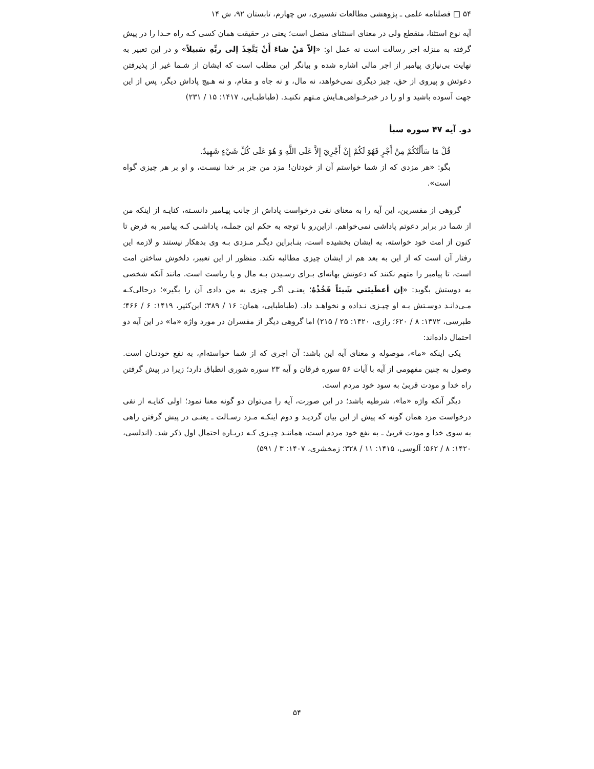۵۴ □ فصلنامه علمی ـ پژوهشی مطالعات تفسیری، س چهارم، تابستان ۹۲، ش ۱۴
آیه نوع استثنا، منقطع ولی در معنای استثنای متصل است؛ یعنی در حقیقت همان کسی کـه راه خـدا را در پیش گرفته به منزله اجر رسالت است نه عمل او: «إلاّ مَنْ شاءَ أَنْ يَتَّخِذَ إلى ربِّهِ سَبيلاً» و در این تعبیر به نهایت بی‌نیازی پیامبر از اجر مالی اشاره شده و بیانگر این مطلب است که ایشان از شـما غیر از پذیرفتن دعوتش و پیروی از حق، چیز دیگری نمی‌خواهد، نه مال، و نه جاه و مقام، و نه هـیچ پاداش دیگر، پس از این جهت آسوده باشید و او را در خیرخـواهی‌هـایش مـتهم نکنیـد. (طباطبـایی، ۱۴۱۷: ۱۵ / ۲۳۱)
دو. آیه ۴۷ سوره سبأ
قُلْ مَا سَأَلْتُكُمْ مِنْ أَجْرٍ فَهُوَ لَكُمْ إِنْ أَجْرِيَ إِلاَّ عَلَى اللَّهِ وَ هُوَ عَلَى كُلِّ شَيْءٍ شَهِيدٌ.
بگو: «هر مزدی که از شما خواستم آن از خودتان! مزد من جز بر خدا نیسـت، و او بر هر چیزی گواه است».
گروهی از مفسرین، این آیه را به معنای نفی درخواست پاداش از جانب پیـامبر دانسـته، کنایـه از اینکه من از شما در برابر دعوتم پاداشی نمی‌خواهم. ازاین‌رو با توجه به حکم این جملـه، پاداشـی کـه پیامبر به فرض تا کنون از امت خود خواسته، به ایشان بخشیده است، بنـابراین دیگـر مـزدی بـه وی بدهکار نیستند و لازمه این رفتار آن است که از این به بعد هم از ایشان چیزی مطالبه نکند. منظور از این تعبیر، دلخوش ساختن امت است، تا پیامبر را متهم نکنند که دعوتش بهانه‌ای بـرای رسـیدن بـه مال و یا ریاست است. مانند آنکه شخصی به دوستش بگوید: «إن أعطَيتَني شَيئاً فَخُذْهُ؛ یعنـی اگـر چیزی به من دادی آن را بگیر»؛ درحالی‌کـه مـی‌دانـد دوسـتش بـه او چیـزی نـداده و نخواهـد داد. (طباطبایی، همان: ۱۶ / ۳۸۹؛ ابن‌کثیر، ۱۴۱۹: ۶ / ۴۶۶؛ طبرسی، ۱۳۷۲: ۸ / ۶۲۰؛ رازی، ۱۴۲۰: ۲۵ / ۲۱۵) اما گروهی دیگر از مفسران در مورد واژه «ما» در این آیه دو احتمال داده‌اند:
یکی اینکه «ما»، موصوله و معنای آیه این باشد: آن اجری که از شما خواسته‌ام، به نفع خودتـان است. وصول به چنین مفهومی از آیه با آیات ۵۶ سوره فرقان و آیه ۲۳ سوره شوری انطباق دارد؛ زیرا در پیش گرفتن راه خدا و مودت قربیٰ به سود خود مردم است.
دیگر آنکه واژه «ما»، شرطیه باشد؛ در این صورت، آیه را می‌توان دو گونه معنا نمود؛ اولی کنایـه از نفی درخواست مزد همان گونه که پیش از این بیان گردیـد و دوم اینکـه مـزد رسـالت ـ یعنـی در پیش گرفتن راهی به سوی خدا و مودت قربیٰ ـ به نفع خود مردم است، هماننـد چیـزی کـه دربـاره احتمال اول ذکر شد. (اندلسی، ۱۴۲۰: ۸ / ۵۶۲؛ آلوسی، ۱۴۱۵: ۱۱ / ۳۲۸؛ زمخشری، ۱۴۰۷: ۳ / ۵۹۱)
۵۴